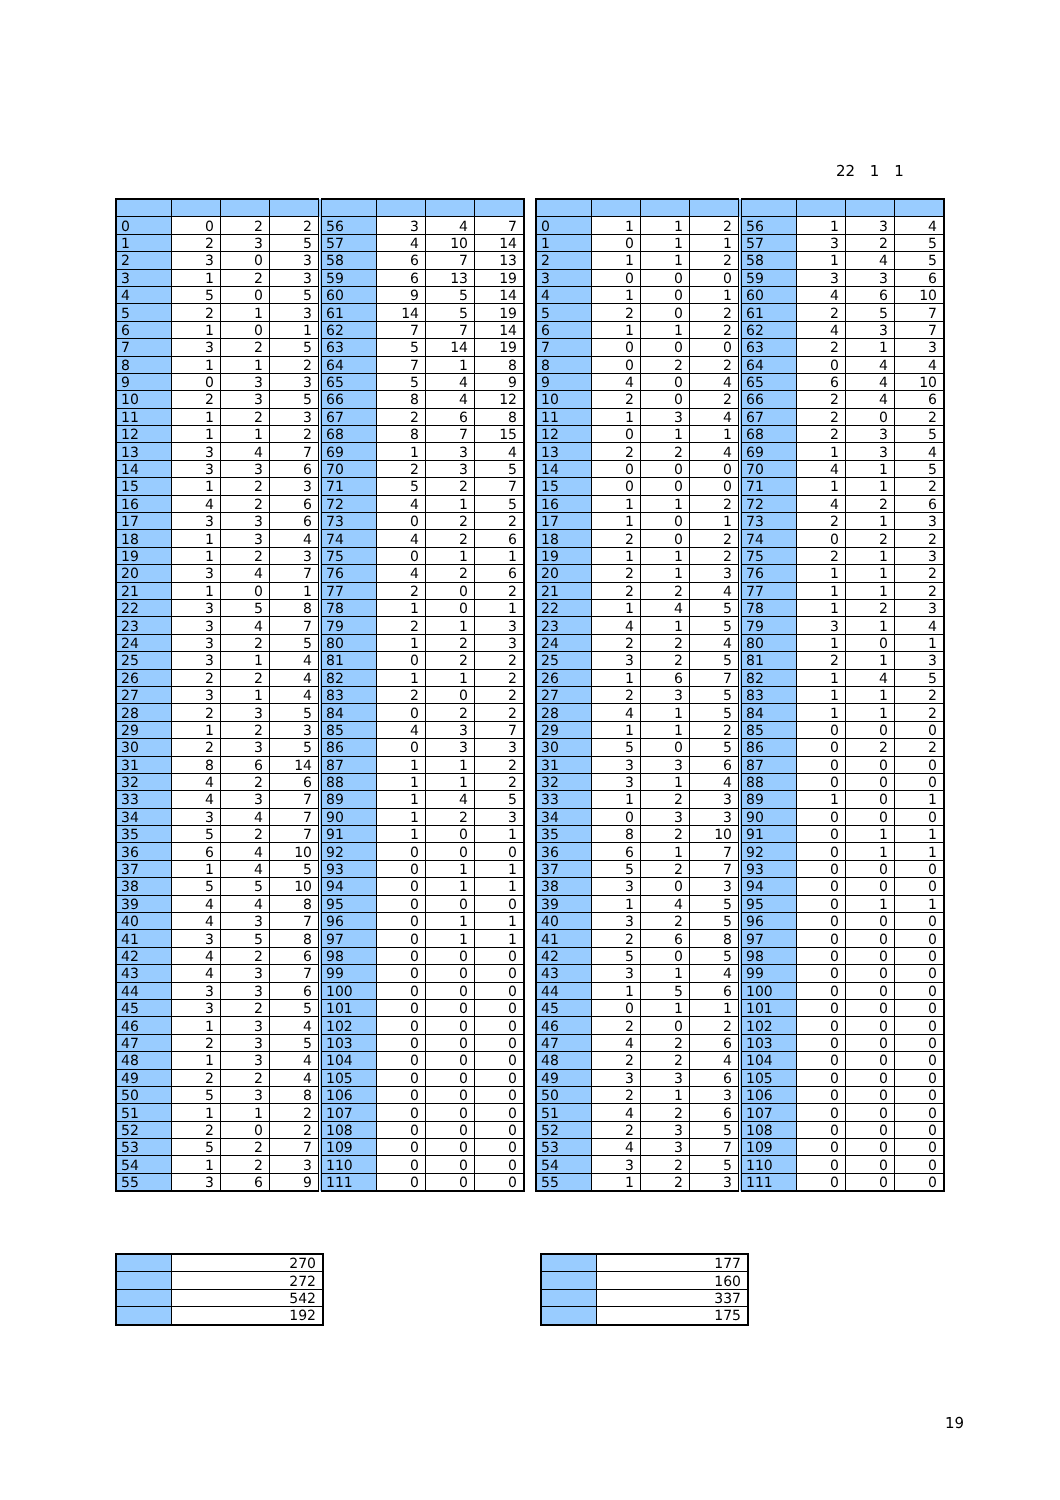22 1 1
| 0 | 0 | 2 | 2 | 56 | 3 | 4 | 7 |
| 1 | 2 | 3 | 5 | 57 | 4 | 10 | 14 |
| 2 | 3 | 0 | 3 | 58 | 6 | 7 | 13 |
| 3 | 1 | 2 | 3 | 59 | 6 | 13 | 19 |
| 4 | 5 | 0 | 5 | 60 | 9 | 5 | 14 |
| 5 | 2 | 1 | 3 | 61 | 14 | 5 | 19 |
| 6 | 1 | 0 | 1 | 62 | 7 | 7 | 14 |
| 7 | 3 | 2 | 5 | 63 | 5 | 14 | 19 |
| 8 | 1 | 1 | 2 | 64 | 7 | 1 | 8 |
| 9 | 0 | 3 | 3 | 65 | 5 | 4 | 9 |
| 10 | 2 | 3 | 5 | 66 | 8 | 4 | 12 |
| 11 | 1 | 2 | 3 | 67 | 2 | 6 | 8 |
| 12 | 1 | 1 | 2 | 68 | 8 | 7 | 15 |
| 13 | 3 | 4 | 7 | 69 | 1 | 3 | 4 |
| 14 | 3 | 3 | 6 | 70 | 2 | 3 | 5 |
| 15 | 1 | 2 | 3 | 71 | 5 | 2 | 7 |
| 16 | 4 | 2 | 6 | 72 | 4 | 1 | 5 |
| 17 | 3 | 3 | 6 | 73 | 0 | 2 | 2 |
| 18 | 1 | 3 | 4 | 74 | 4 | 2 | 6 |
| 19 | 1 | 2 | 3 | 75 | 0 | 1 | 1 |
| 20 | 3 | 4 | 7 | 76 | 4 | 2 | 6 |
| 21 | 1 | 0 | 1 | 77 | 2 | 0 | 2 |
| 22 | 3 | 5 | 8 | 78 | 1 | 0 | 1 |
| 23 | 3 | 4 | 7 | 79 | 2 | 1 | 3 |
| 24 | 3 | 2 | 5 | 80 | 1 | 2 | 3 |
| 25 | 3 | 1 | 4 | 81 | 0 | 2 | 2 |
| 26 | 2 | 2 | 4 | 82 | 1 | 1 | 2 |
| 27 | 3 | 1 | 4 | 83 | 2 | 0 | 2 |
| 28 | 2 | 3 | 5 | 84 | 0 | 2 | 2 |
| 29 | 1 | 2 | 3 | 85 | 4 | 3 | 7 |
| 30 | 2 | 3 | 5 | 86 | 0 | 3 | 3 |
| 31 | 8 | 6 | 14 | 87 | 1 | 1 | 2 |
| 32 | 4 | 2 | 6 | 88 | 1 | 1 | 2 |
| 33 | 4 | 3 | 7 | 89 | 1 | 4 | 5 |
| 34 | 3 | 4 | 7 | 90 | 1 | 2 | 3 |
| 35 | 5 | 2 | 7 | 91 | 1 | 0 | 1 |
| 36 | 6 | 4 | 10 | 92 | 0 | 0 | 0 |
| 37 | 1 | 4 | 5 | 93 | 0 | 1 | 1 |
| 38 | 5 | 5 | 10 | 94 | 0 | 1 | 1 |
| 39 | 4 | 4 | 8 | 95 | 0 | 0 | 0 |
| 40 | 4 | 3 | 7 | 96 | 0 | 1 | 1 |
| 41 | 3 | 5 | 8 | 97 | 0 | 1 | 1 |
| 42 | 4 | 2 | 6 | 98 | 0 | 0 | 0 |
| 43 | 4 | 3 | 7 | 99 | 0 | 0 | 0 |
| 44 | 3 | 3 | 6 | 100 | 0 | 0 | 0 |
| 45 | 3 | 2 | 5 | 101 | 0 | 0 | 0 |
| 46 | 1 | 3 | 4 | 102 | 0 | 0 | 0 |
| 47 | 2 | 3 | 5 | 103 | 0 | 0 | 0 |
| 48 | 1 | 3 | 4 | 104 | 0 | 0 | 0 |
| 49 | 2 | 2 | 4 | 105 | 0 | 0 | 0 |
| 50 | 5 | 3 | 8 | 106 | 0 | 0 | 0 |
| 51 | 1 | 1 | 2 | 107 | 0 | 0 | 0 |
| 52 | 2 | 0 | 2 | 108 | 0 | 0 | 0 |
| 53 | 5 | 2 | 7 | 109 | 0 | 0 | 0 |
| 54 | 1 | 2 | 3 | 110 | 0 | 0 | 0 |
| 55 | 3 | 6 | 9 | 111 | 0 | 0 | 0 |
| 0 | 1 | 1 | 2 | 56 | 1 | 3 | 4 |
| 1 | 0 | 1 | 1 | 57 | 3 | 2 | 5 |
| 2 | 1 | 1 | 2 | 58 | 1 | 4 | 5 |
| 3 | 0 | 0 | 0 | 59 | 3 | 3 | 6 |
| 4 | 1 | 0 | 1 | 60 | 4 | 6 | 10 |
| 5 | 2 | 0 | 2 | 61 | 2 | 5 | 7 |
| 6 | 1 | 1 | 2 | 62 | 4 | 3 | 7 |
| 7 | 0 | 0 | 0 | 63 | 2 | 1 | 3 |
| 8 | 0 | 2 | 2 | 64 | 0 | 4 | 4 |
| 9 | 4 | 0 | 4 | 65 | 6 | 4 | 10 |
| 10 | 2 | 0 | 2 | 66 | 2 | 4 | 6 |
| 11 | 1 | 3 | 4 | 67 | 2 | 0 | 2 |
| 12 | 0 | 1 | 1 | 68 | 2 | 3 | 5 |
| 13 | 2 | 2 | 4 | 69 | 1 | 3 | 4 |
| 14 | 0 | 0 | 0 | 70 | 4 | 1 | 5 |
| 15 | 0 | 0 | 0 | 71 | 1 | 1 | 2 |
| 16 | 1 | 1 | 2 | 72 | 4 | 2 | 6 |
| 17 | 1 | 0 | 1 | 73 | 2 | 1 | 3 |
| 18 | 2 | 0 | 2 | 74 | 0 | 2 | 2 |
| 19 | 1 | 1 | 2 | 75 | 2 | 1 | 3 |
| 20 | 2 | 1 | 3 | 76 | 1 | 1 | 2 |
| 21 | 2 | 2 | 4 | 77 | 1 | 1 | 2 |
| 22 | 1 | 4 | 5 | 78 | 1 | 2 | 3 |
| 23 | 4 | 1 | 5 | 79 | 3 | 1 | 4 |
| 24 | 2 | 2 | 4 | 80 | 1 | 0 | 1 |
| 25 | 3 | 2 | 5 | 81 | 2 | 1 | 3 |
| 26 | 1 | 6 | 7 | 82 | 1 | 4 | 5 |
| 27 | 2 | 3 | 5 | 83 | 1 | 1 | 2 |
| 28 | 4 | 1 | 5 | 84 | 1 | 1 | 2 |
| 29 | 1 | 1 | 2 | 85 | 0 | 0 | 0 |
| 30 | 5 | 0 | 5 | 86 | 0 | 2 | 2 |
| 31 | 3 | 3 | 6 | 87 | 0 | 0 | 0 |
| 32 | 3 | 1 | 4 | 88 | 0 | 0 | 0 |
| 33 | 1 | 2 | 3 | 89 | 1 | 0 | 1 |
| 34 | 0 | 3 | 3 | 90 | 0 | 0 | 0 |
| 35 | 8 | 2 | 10 | 91 | 0 | 1 | 1 |
| 36 | 6 | 1 | 7 | 92 | 0 | 1 | 1 |
| 37 | 5 | 2 | 7 | 93 | 0 | 0 | 0 |
| 38 | 3 | 0 | 3 | 94 | 0 | 0 | 0 |
| 39 | 1 | 4 | 5 | 95 | 0 | 1 | 1 |
| 40 | 3 | 2 | 5 | 96 | 0 | 0 | 0 |
| 41 | 2 | 6 | 8 | 97 | 0 | 0 | 0 |
| 42 | 5 | 0 | 5 | 98 | 0 | 0 | 0 |
| 43 | 3 | 1 | 4 | 99 | 0 | 0 | 0 |
| 44 | 1 | 5 | 6 | 100 | 0 | 0 | 0 |
| 45 | 0 | 1 | 1 | 101 | 0 | 0 | 0 |
| 46 | 2 | 0 | 2 | 102 | 0 | 0 | 0 |
| 47 | 4 | 2 | 6 | 103 | 0 | 0 | 0 |
| 48 | 2 | 2 | 4 | 104 | 0 | 0 | 0 |
| 49 | 3 | 3 | 6 | 105 | 0 | 0 | 0 |
| 50 | 2 | 1 | 3 | 106 | 0 | 0 | 0 |
| 51 | 4 | 2 | 6 | 107 | 0 | 0 | 0 |
| 52 | 2 | 3 | 5 | 108 | 0 | 0 | 0 |
| 53 | 4 | 3 | 7 | 109 | 0 | 0 | 0 |
| 54 | 3 | 2 | 5 | 110 | 0 | 0 | 0 |
| 55 | 1 | 2 | 3 | 111 | 0 | 0 | 0 |
| | 270 |
| | 272 |
| | 542 |
| | 192 |
| | 177 |
| | 160 |
| | 337 |
| | 175 |
19